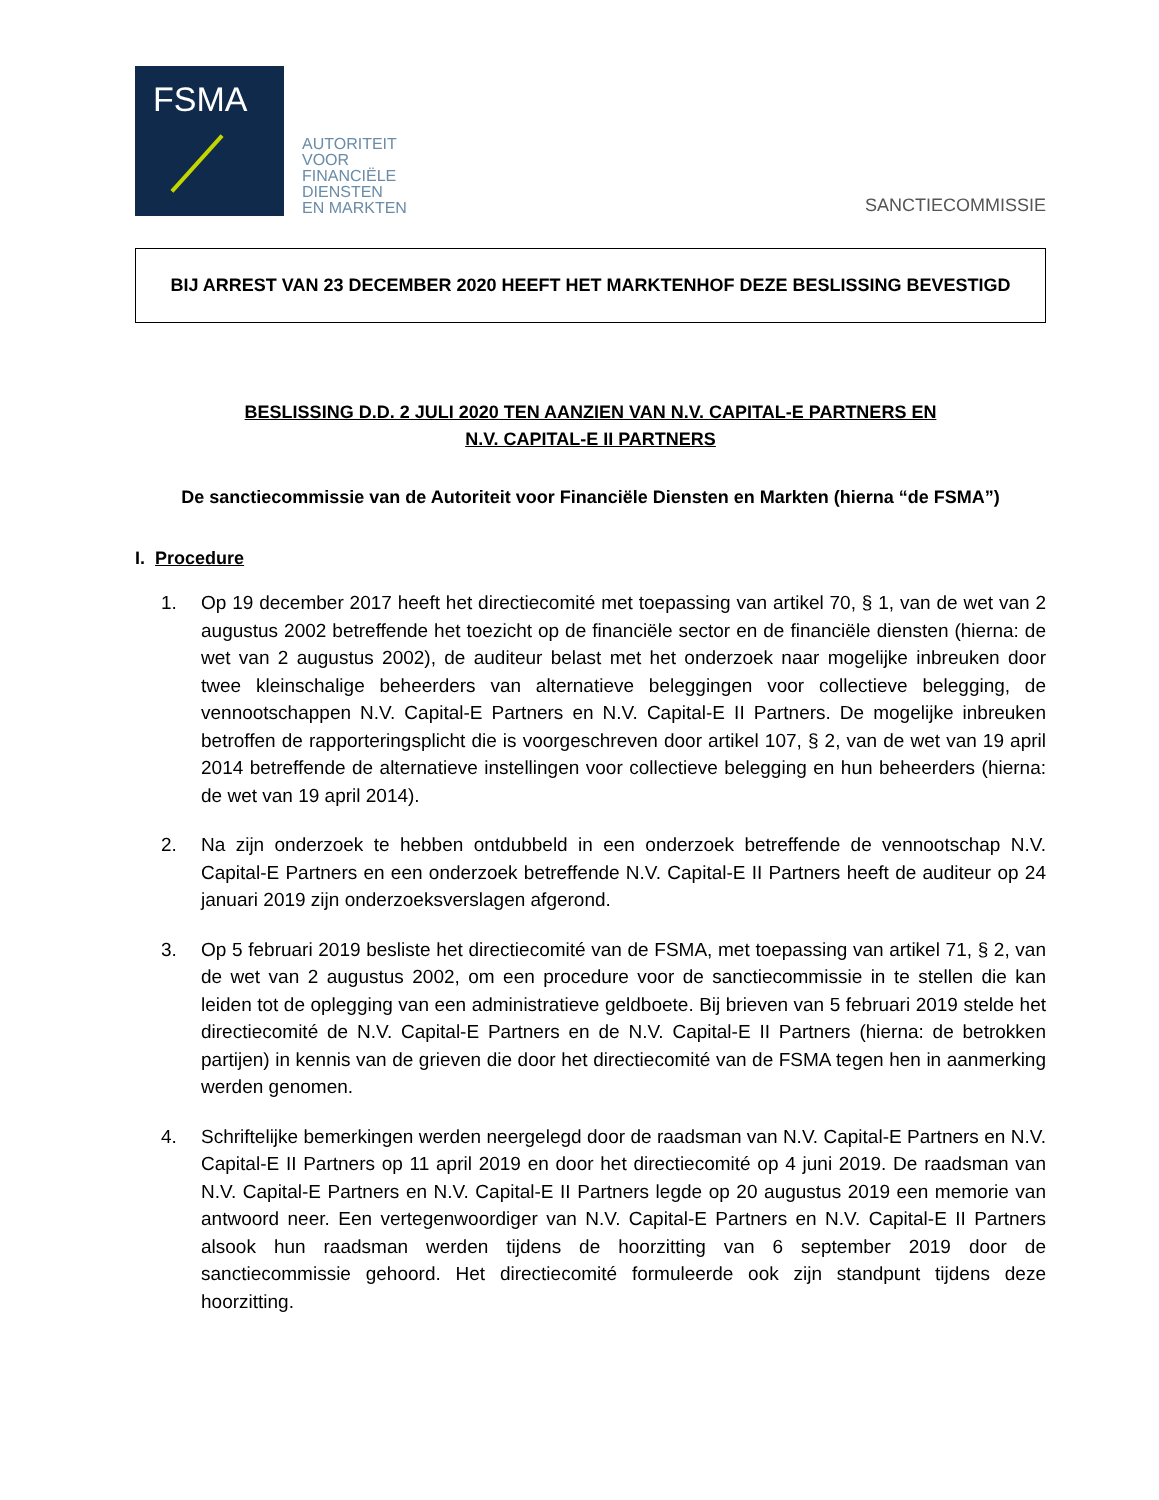FSMA
AUTORITEIT
VOOR
FINANCIËLE
DIENSTEN
EN MARKTEN
SANCTIECOMMISSIE
BIJ ARREST VAN 23 DECEMBER 2020 HEEFT HET MARKTENHOF DEZE BESLISSING BEVESTIGD
BESLISSING D.D. 2 JULI 2020 TEN AANZIEN VAN N.V. CAPITAL-E PARTNERS EN
N.V. CAPITAL-E II PARTNERS
De sanctiecommissie van de Autoriteit voor Financiële Diensten en Markten (hierna “de FSMA”)
I. Procedure
1. Op 19 december 2017 heeft het directiecomité met toepassing van artikel 70, § 1, van de wet van 2 augustus 2002 betreffende het toezicht op de financiële sector en de financiële diensten (hierna: de wet van 2 augustus 2002), de auditeur belast met het onderzoek naar mogelijke inbreuken door twee kleinschalige beheerders van alternatieve beleggingen voor collectieve belegging, de vennootschappen N.V. Capital-E Partners en N.V. Capital-E II Partners. De mogelijke inbreuken betroffen de rapporteringsplicht die is voorgeschreven door artikel 107, § 2, van de wet van 19 april 2014 betreffende de alternatieve instellingen voor collectieve belegging en hun beheerders (hierna: de wet van 19 april 2014).
2. Na zijn onderzoek te hebben ontdubbeld in een onderzoek betreffende de vennootschap N.V. Capital-E Partners en een onderzoek betreffende N.V. Capital-E II Partners heeft de auditeur op 24 januari 2019 zijn onderzoeksverslagen afgerond.
3. Op 5 februari 2019 besliste het directiecomité van de FSMA, met toepassing van artikel 71, § 2, van de wet van 2 augustus 2002, om een procedure voor de sanctiecommissie in te stellen die kan leiden tot de oplegging van een administratieve geldboete. Bij brieven van 5 februari 2019 stelde het directiecomité de N.V. Capital-E Partners en de N.V. Capital-E II Partners (hierna: de betrokken partijen) in kennis van de grieven die door het directiecomité van de FSMA tegen hen in aanmerking werden genomen.
4. Schriftelijke bemerkingen werden neergelegd door de raadsman van N.V. Capital-E Partners en N.V. Capital-E II Partners op 11 april 2019 en door het directiecomité op 4 juni 2019. De raadsman van N.V. Capital-E Partners en N.V. Capital-E II Partners legde op 20 augustus 2019 een memorie van antwoord neer. Een vertegenwoordiger van N.V. Capital-E Partners en N.V. Capital-E II Partners alsook hun raadsman werden tijdens de hoorzitting van 6 september 2019 door de sanctiecommissie gehoord. Het directiecomité formuleerde ook zijn standpunt tijdens deze hoorzitting.